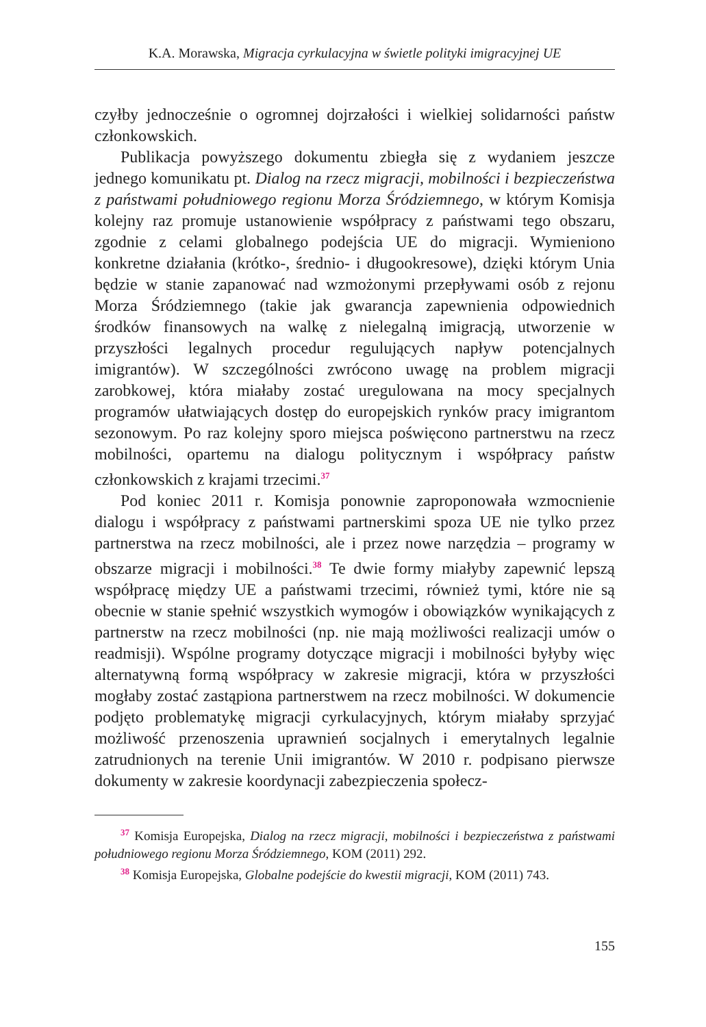K.A. Morawska, Migracja cyrkulacyjna w świetle polityki imigracyjnej UE
czyłby jednocześnie o ogromnej dojrzałości i wielkiej solidarności państw członkowskich.
Publikacja powyższego dokumentu zbiegła się z wydaniem jeszcze jednego komunikatu pt. Dialog na rzecz migracji, mobilności i bezpieczeństwa z państwami południowego regionu Morza Śródziemnego, w którym Komisja kolejny raz promuje ustanowienie współpracy z państwami tego obszaru, zgodnie z celami globalnego podejścia UE do migracji. Wymieniono konkretne działania (krótko-, średnio- i długookresowe), dzięki którym Unia będzie w stanie zapanować nad wzmożonymi przepływami osób z rejonu Morza Śródziemnego (takie jak gwarancja zapewnienia odpowiednich środków finansowych na walkę z nielegalną imigracją, utworzenie w przyszłości legalnych procedur regulujących napływ potencjalnych imigrantów). W szczególności zwrócono uwagę na problem migracji zarobkowej, która miałaby zostać uregulowana na mocy specjalnych programów ułatwiających dostęp do europejskich rynków pracy imigrantom sezonowym. Po raz kolejny sporo miejsca poświęcono partnerstwu na rzecz mobilności, opartemu na dialogu politycznym i współpracy państw członkowskich z krajami trzecimi.<sup>37</sup>
Pod koniec 2011 r. Komisja ponownie zaproponowała wzmocnienie dialogu i współpracy z państwami partnerskimi spoza UE nie tylko przez partnerstwa na rzecz mobilności, ale i przez nowe narzędzia – programy w obszarze migracji i mobilności.<sup>38</sup> Te dwie formy miałyby zapewnić lepszą współpracę między UE a państwami trzecimi, również tymi, które nie są obecnie w stanie spełnić wszystkich wymogów i obowiązków wynikających z partnerstw na rzecz mobilności (np. nie mają możliwości realizacji umów o readmisji). Wspólne programy dotyczące migracji i mobilności byłyby więc alternatywną formą współpracy w zakresie migracji, która w przyszłości mogłaby zostać zastąpiona partnerstwem na rzecz mobilności. W dokumencie podjęto problematykę migracji cyrkulacyjnych, którym miałaby sprzyjać możliwość przenoszenia uprawnień socjalnych i emerytalnych legalnie zatrudnionych na terenie Unii imigrantów. W 2010 r. podpisano pierwsze dokumenty w zakresie koordynacji zabezpieczenia społecz-
<sup>37</sup> Komisja Europejska, Dialog na rzecz migracji, mobilności i bezpieczeństwa z państwami południowego regionu Morza Śródziemnego, KOM (2011) 292.
<sup>38</sup> Komisja Europejska, Globalne podejście do kwestii migracji, KOM (2011) 743.
155